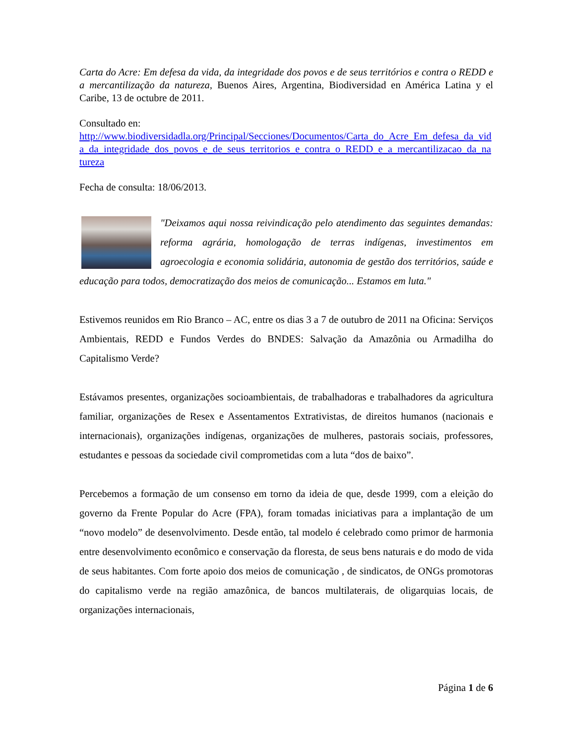Carta do Acre: Em defesa da vida, da integridade dos povos e de seus territórios e contra o REDD e a mercantilização da natureza, Buenos Aires, Argentina, Biodiversidad en América Latina y el Caribe, 13 de octubre de 2011.
Consultado en:
http://www.biodiversidadla.org/Principal/Secciones/Documentos/Carta_do_Acre_Em_defesa_da_vida_da_integridade_dos_povos_e_de_seus_territorios_e_contra_o_REDD_e_a_mercantilizacao_da_natureza
Fecha de consulta: 18/06/2013.
"Deixamos aqui nossa reivindicação pelo atendimento das seguintes demandas: reforma agrária, homologação de terras indígenas, investimentos em agroecologia e economia solidária, autonomia de gestão dos territórios, saúde e educação para todos, democratização dos meios de comunicação... Estamos em luta."
Estivemos reunidos em Rio Branco – AC, entre os dias 3 a 7 de outubro de 2011 na Oficina: Serviços Ambientais, REDD e Fundos Verdes do BNDES: Salvação da Amazônia ou Armadilha do Capitalismo Verde?
Estávamos presentes, organizações socioambientais, de trabalhadoras e trabalhadores da agricultura familiar, organizações de Resex e Assentamentos Extrativistas, de direitos humanos (nacionais e internacionais), organizações indígenas, organizações de mulheres, pastorais sociais, professores, estudantes e pessoas da sociedade civil comprometidas com a luta “dos de baixo”.
Percebemos a formação de um consenso em torno da ideia de que, desde 1999, com a eleição do governo da Frente Popular do Acre (FPA), foram tomadas iniciativas para a implantação de um “novo modelo” de desenvolvimento. Desde então, tal modelo é celebrado como primor de harmonia entre desenvolvimento econômico e conservação da floresta, de seus bens naturais e do modo de vida de seus habitantes. Com forte apoio dos meios de comunicação , de sindicatos, de ONGs promotoras do capitalismo verde na região amazônica, de bancos multilaterais, de oligarquias locais, de organizações internacionais,
Página 1 de 6